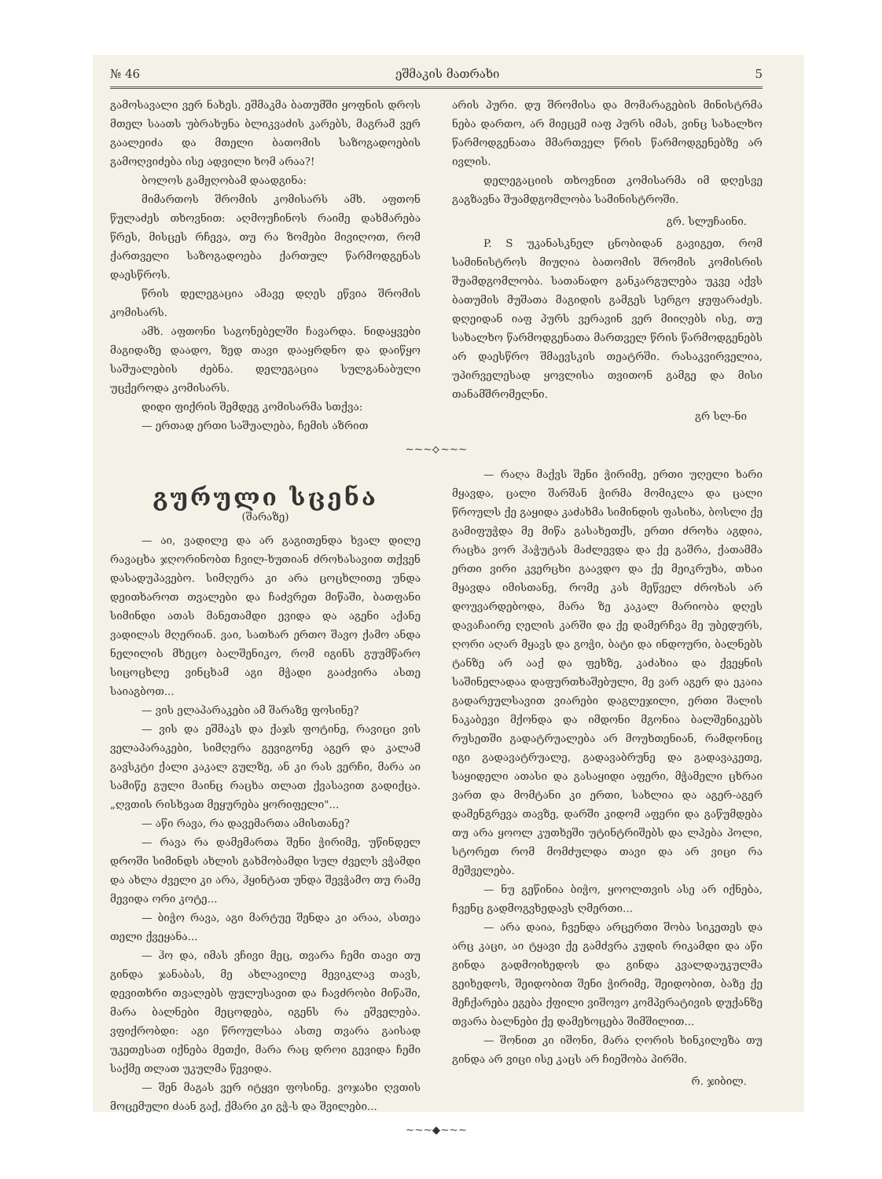№ 46 ეშმაკის მათრახი 5
გამოსავალი ვერ ნახეს. ეშმაკმა ბათუმში ყოფნის დროს მთელ საათს უბრახუნა ბლიკვაძის კარებს, მაგრამ ვერ გაალეიძა და მთელი ბათომის საზოგადოების გამოღვიძება ისე ადვილი ხომ არაა?!
ბოლოს გამჟღობამ დაადგინა:
მიმართოს შრომის კომისარს ამხ. აფთონ წულაძეს თხოვნით: აღმოუჩინოს რაიმე დახმარება წრეს, მისცეს რჩევა, თუ რა ზომები მივიღოთ, რომ ქართველი საზოგადოება ქართულ წარმოდგენას დაესწროს.
წრის დელეგაცია ამავე დღეს ეწვია შრომის კომისარს.
ამხ. აფთონი საგონებელში ჩავარდა. ნიდაყვები მაგიდაზე დაადო, ზედ თავი დააყრდნო და დაიწყო საშუალების ძებნა. დელეგაცია სულგანაბული უცქეროდა კომისარს.
დიდი ფიქრის შემდეგ კომისარმა სთქვა:
— ერთად ერთი საშუალება, ჩემის აზრით
არის პური. დუ შრომისა და მომარაგების მინისტრმა ნება დართო, არ მიეცემ იაფ პურს იმას, ვინც სახალხო წარმოდგენათა მმართველ წრის წარმოდგენებზე არ ივლის.
დელეგაციის თხოვნით კომისარმა იმ დღესვე გაგზავნა შუამდგომლობა სამინისტროში.
გრ. სლუჩაინი.
P. S უკანასკნელ ცნობიდან გავიგეთ, რომ სამინისტროს მიუღია ბათომის შრომის კომისრის შუამდგომლობა. სათანადო განკარგულება უკვე აქვს ბათუმის მუშათა მაგიდის გამგეს სერგო ყუფარაძეს. დღეიდან იაფ პურს ვერავინ ვერ მიიღებს ისე, თუ სახალხო წარმოდგენათა მართველ წრის წარმოდგენებს არ დაესწრო შმაევსკის თეატრში. რასაკვირველია, უპირველესად ყოვლისა თვითონ გამგე და მისი თანამშრომელნი.
გრ სლ-ნი
~~~⟡~~~
გურული სცენა
(შარაზე)
— აი, ვადილე და არ გაგითენდა ხვალ დილე რავაცხა ჯღორინობთ ჩვილ-ხუთიან ძროხასავით თქვენ დასადუპავებო. სიმღერა კი არა ცოცხლითე უნდა დეითხაროთ თვალები და ჩაძვრეთ მიწაში, ბათფანი სიმინდი ათას მანეთამდი ევიდა და აგენი აქანე ვადილას მღერიან. ვაი, სათხარ ერთო შავო ქამო ანდა ნელილის მხეცო ბალშენიკო, რომ იგინს გუუმწარო სიცოცხლე ვინცხამ აგი მჭადი გააძვირა ასთე საიაგბოთ...
— ვის ელაპარაკები ამ შარაზე ფოსინე?
— ვის და ეშმაკს და ქაჯს ფოტინე, რავიცი ვის ველაპარაკები, სიმღერა გევიგონე აგერ და კალამ გავსკტი ქალი კაკალ გულზე, ან კი რას ვერჩი, მარა აი სამიწე გული მაინც რაცხა თლათ ქვასავით გადიქცა. „ღვთის რისხვათ მეყურება ყორიფელი"...
— აწი რავა, რა დავემართა ამისთანე?
— რავა რა დამემართა შენი ჭირიმე, უწინდელ დროში სიმინდს ახლის გახმობამდი სულ ძველს ვჭამდი და ახლა ძველი კი არა, ჰყინტათ უნდა შევჭამო თუ რამე მევიდა ორი კოტე...
— ბიჭო რავა, აგი მარტუე შენდა კი არაა, ასთეა თელი ქვეყანა...
— ჰო და, იმას ვჩივი მეც, თვარა ჩემი თავი თუ გინდა ჯანაბას, მე ახლავილე მევიკლავ თავს, დევითხრი თვალებს ფულუსავით და ჩავძრობი მიწაში, მარა ბალნები მეცოდება, იგენს რა ეშველება. ვფიქრობდი: აგი წროულსაა ასთე თვარა გაისად უკეთესათ იქნება მეთქი, მარა რაც დროი გევიდა ჩემი საქმე თლათ უკულმა წევიდა.
— შენ მაგას ვერ იტყვი ფოსინე. ვოჯახი ღვთის მოცემული ძაან გაქ, ქმარი კი გჭ-ს და შვილები...
— რაღა მაქვს შენი ჭირიმე, ერთი უღელი ხარი მყავდა, ცალი შარშან ჭირმა მომიკლა და ცალი წროულს ქე გაყიდა კაძახმა სიმინდის ფასიხა, ბოსლი ქე გამიფუჭდა მე მიწა გასახეთქს, ერთი ძროხა აგდია, რაცხა ვორ ჰაჭუტას მაძლევდა და ქე გაშრა, ქათამმა ერთი ვირი კვერცხი გაავდო და ქე მეიკრუხა, თხაი მყავდა იმისთანე, რომე კას მეწველ ძროხას არ დოუვარდებოდა, მარა ზე კაკალ მარიობა დღეს დავაჩაირე ღელის კარში და ქე დამერჩვა მე უბედურს, ღორი აღარ მყავს და გოჭი, ბატი და ინდოური, ბალნებს ტანზე არ ააქ და ფეხზე, კაძახია და ქვეყნის საშინელადაა დაფურთხაშებული, მე ვარ აგერ და ეკაია გადარეულსავით ვიარები დაგლეჯილი, ერთი შალის ნაკაბევი მქონდა და იმდონი მგონია ბალშენიკებს რუსეთში გადატრუალება არ მოუხთენიან, რამდონიც იგი გადავატრუალე, გადავაბრუნე და გადავაკეთე, საყიდელი ათასი და გასაყიდი აფერი, მჭამელი ცხრაი ვართ და მომტანი კი ერთი, სახლია და აგერ-აგერ დამენგრევა თავზე, დარში კიდომ აფერი და გაწუმდება თუ არა ყოოლ კუთხეში უტინტრიშებს და ლპება პოლი, სტორეთ რომ მომძულდა თავი და არ ვიცი რა მეშველება.
— ნუ გეწინია ბიჭო, ყოოლთვის ასე არ იქნება, ჩვენც გადმოგვხედავს ღმერთი...
— არა დაია, ჩვენდა არცერთი შობა სიკეთეს და არც კაცი, აი ტყავი ქე გამძვრა კუდის რიკამდი და აწი გინდა გადმოიხედოს და გინდა კვალდაუკულმა გეიხედოს, შეიდობით შენი ჭირიმე, შეიდობით, ბაზე ქე მეჩქარება ეგება ქფილი ვიშოვო კომპერატივის დუქანზე თვარა ბალნები ქე დამეხოცება შიმშილით...
— შონით კი იშონი, მარა ღორის ხინკილეზა თუ გინდა არ ვიცი ისე კაცს არ ჩიეშობა პირში.
რ. ჯიბილ.
~~~◆~~~